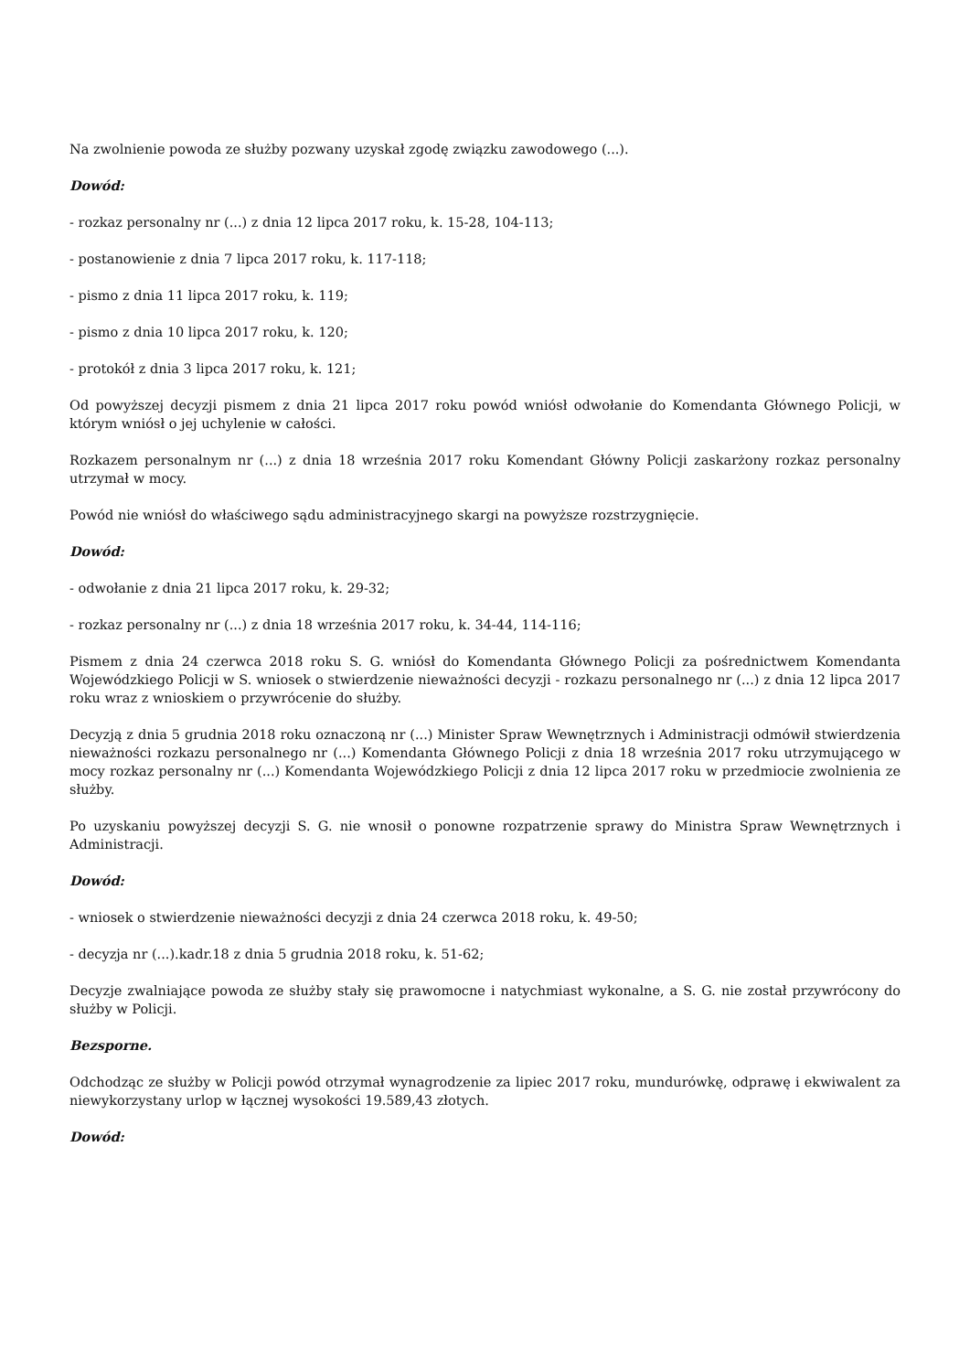Na zwolnienie powoda ze służby pozwany uzyskał zgodę związku zawodowego (...).
Dowód:
- rozkaz personalny nr (...) z dnia 12 lipca 2017 roku, k. 15-28, 104-113;
- postanowienie z dnia 7 lipca 2017 roku, k. 117-118;
- pismo z dnia 11 lipca 2017 roku, k. 119;
- pismo z dnia 10 lipca 2017 roku, k. 120;
- protokół z dnia 3 lipca 2017 roku, k. 121;
Od powyższej decyzji pismem z dnia 21 lipca 2017 roku powód wniósł odwołanie do Komendanta Głównego Policji, w którym wniósł o jej uchylenie w całości.
Rozkazem personalnym nr (...) z dnia 18 września 2017 roku Komendant Główny Policji zaskarżony rozkaz personalny utrzymał w mocy.
Powód nie wniósł do właściwego sądu administracyjnego skargi na powyższe rozstrzygnięcie.
Dowód:
- odwołanie z dnia 21 lipca 2017 roku, k. 29-32;
- rozkaz personalny nr (...) z dnia 18 września 2017 roku, k. 34-44, 114-116;
Pismem z dnia 24 czerwca 2018 roku S. G. wniósł do Komendanta Głównego Policji za pośrednictwem Komendanta Wojewódzkiego Policji w S. wniosek o stwierdzenie nieważności decyzji - rozkazu personalnego nr (...) z dnia 12 lipca 2017 roku wraz z wnioskiem o przywrócenie do służby.
Decyzją z dnia 5 grudnia 2018 roku oznaczoną nr (...) Minister Spraw Wewnętrznych i Administracji odmówił stwierdzenia nieważności rozkazu personalnego nr (...) Komendanta Głównego Policji z dnia 18 września 2017 roku utrzymującego w mocy rozkaz personalny nr (...) Komendanta Wojewódzkiego Policji z dnia 12 lipca 2017 roku w przedmiocie zwolnienia ze służby.
Po uzyskaniu powyższej decyzji S. G. nie wnosił o ponowne rozpatrzenie sprawy do Ministra Spraw Wewnętrznych i Administracji.
Dowód:
- wniosek o stwierdzenie nieważności decyzji z dnia 24 czerwca 2018 roku, k. 49-50;
- decyzja nr (...).kadr.18 z dnia 5 grudnia 2018 roku, k. 51-62;
Decyzje zwalniające powoda ze służby stały się prawomocne i natychmiast wykonalne, a S. G. nie został przywrócony do służby w Policji.
Bezsporne.
Odchodząc ze służby w Policji powód otrzymał wynagrodzenie za lipiec 2017 roku, mundurówkę, odprawę i ekwiwalent za niewykorzystany urlop w łącznej wysokości 19.589,43 złotych.
Dowód: